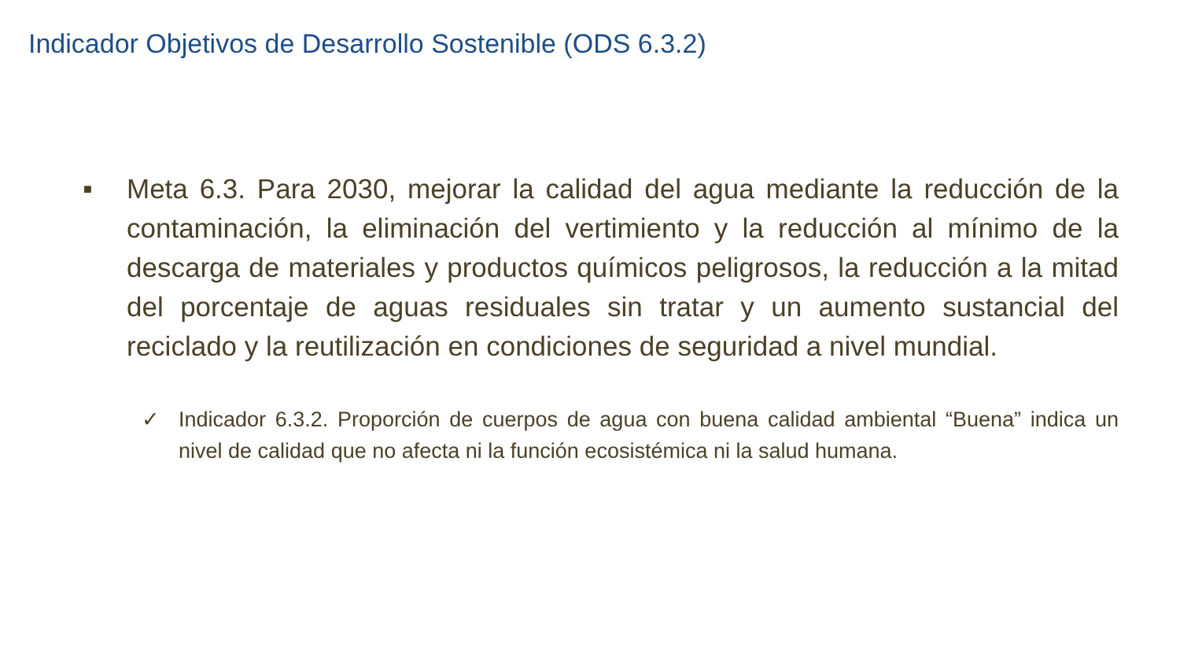Indicador Objetivos de Desarrollo Sostenible (ODS 6.3.2)
■
Meta 6.3. Para 2030, mejorar la calidad del agua mediante la reducción de la contaminación, la eliminación del vertimiento y la reducción al mínimo de la descarga de materiales y productos químicos peligrosos, la reducción a la mitad del porcentaje de aguas residuales sin tratar y un aumento sustancial del reciclado y la reutilización en condiciones de seguridad a nivel mundial.
✓ Indicador 6.3.2. Proporción de cuerpos de agua con buena calidad ambiental “Buena” indica un nivel de calidad que no afecta ni la función ecosistémica ni la salud humana.